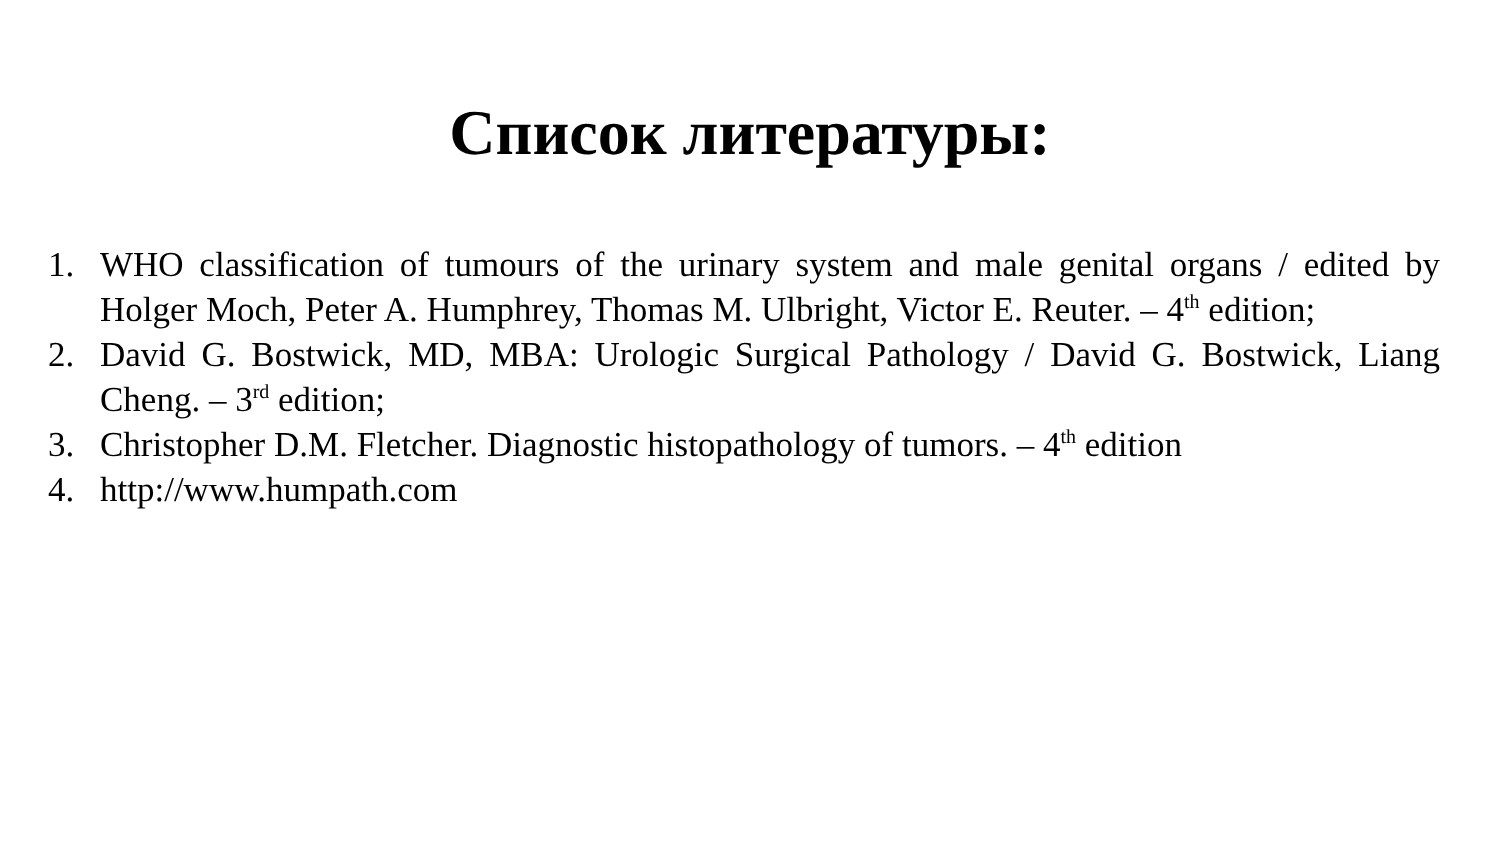Список литературы:
1. WHO classification of tumours of the urinary system and male genital organs / edited by Holger Moch, Peter A. Humphrey, Thomas M. Ulbright, Victor E. Reuter. – 4<sup>th</sup> edition;
2. David G. Bostwick, MD, MBA: Urologic Surgical Pathology / David G. Bostwick, Liang Cheng. – 3<sup>rd</sup> edition;
3. Christopher D.M. Fletcher. Diagnostic histopathology of tumors. – 4<sup>th</sup> edition
4. http://www.humpath.com